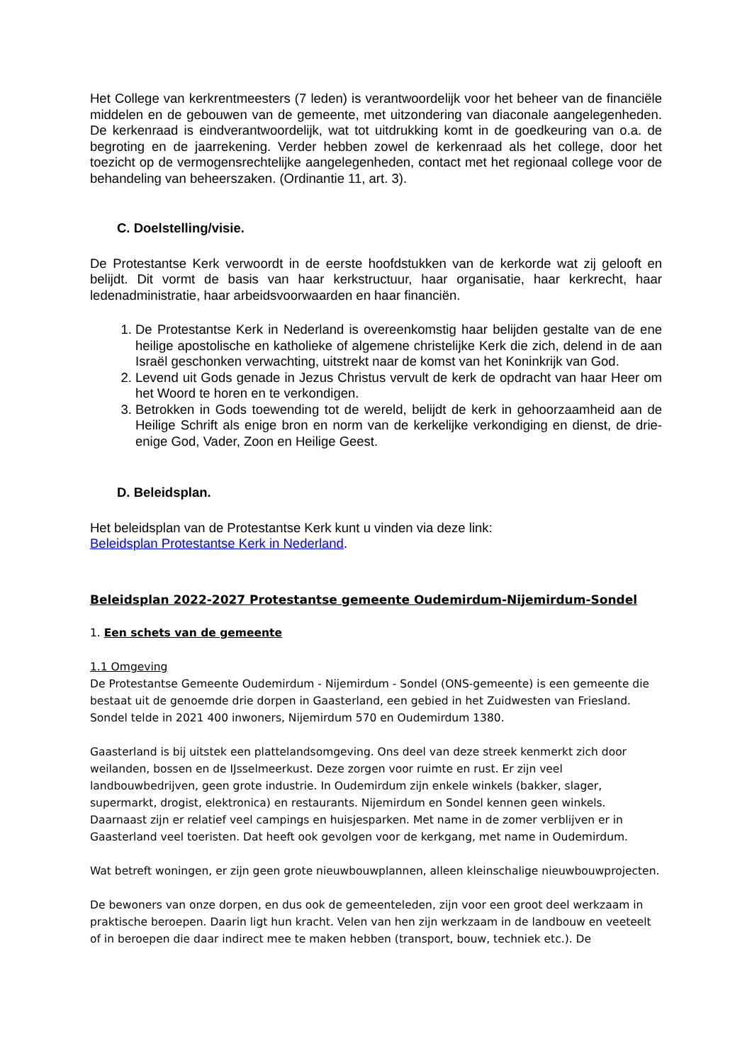Het College van kerkrentmeesters (7 leden) is verantwoordelijk voor het beheer van de financiële middelen en de gebouwen van de gemeente, met uitzondering van diaconale aangelegenheden. De kerkenraad is eindverantwoordelijk, wat tot uitdrukking komt in de goedkeuring van o.a. de begroting en de jaarrekening. Verder hebben zowel de kerkenraad als het college, door het toezicht op de vermogensrechtelijke aangelegenheden, contact met het regionaal college voor de behandeling van beheerszaken. (Ordinantie 11, art. 3).
C. Doelstelling/visie.
De Protestantse Kerk verwoordt in de eerste hoofdstukken van de kerkorde wat zij gelooft en belijdt. Dit vormt de basis van haar kerkstructuur, haar organisatie, haar kerkrecht, haar ledenadministratie, haar arbeidsvoorwaarden en haar financiën.
1. De Protestantse Kerk in Nederland is overeenkomstig haar belijden gestalte van de ene heilige apostolische en katholieke of algemene christelijke Kerk die zich, delend in de aan Israël geschonken verwachting, uitstrekt naar de komst van het Koninkrijk van God.
2. Levend uit Gods genade in Jezus Christus vervult de kerk de opdracht van haar Heer om het Woord te horen en te verkondigen.
3. Betrokken in Gods toewending tot de wereld, belijdt de kerk in gehoorzaamheid aan de Heilige Schrift als enige bron en norm van de kerkelijke verkondiging en dienst, de drie-enige God, Vader, Zoon en Heilige Geest.
D. Beleidsplan.
Het beleidsplan van de Protestantse Kerk kunt u vinden via deze link:
Beleidsplan Protestantse Kerk in Nederland.
Beleidsplan 2022-2027 Protestantse gemeente Oudemirdum-Nijemirdum-Sondel
1. Een schets van de gemeente
1.1 Omgeving
De Protestantse Gemeente Oudemirdum - Nijemirdum - Sondel (ONS-gemeente) is een gemeente die bestaat uit de genoemde drie dorpen in Gaasterland, een gebied in het Zuidwesten van Friesland. Sondel telde in 2021 400 inwoners, Nijemirdum 570 en Oudemirdum 1380.
Gaasterland is bij uitstek een plattelandsomgeving. Ons deel van deze streek kenmerkt zich door weilanden, bossen en de IJsselmeerkust. Deze zorgen voor ruimte en rust. Er zijn veel landbouwbedrijven, geen grote industrie. In Oudemirdum zijn enkele winkels (bakker, slager, supermarkt, drogist, elektronica) en restaurants. Nijemirdum en Sondel kennen geen winkels. Daarnaast zijn er relatief veel campings en huisjesparken. Met name in de zomer verblijven er in Gaasterland veel toeristen. Dat heeft ook gevolgen voor de kerkgang, met name in Oudemirdum.
Wat betreft woningen, er zijn geen grote nieuwbouwplannen, alleen kleinschalige nieuwbouwprojecten.
De bewoners van onze dorpen, en dus ook de gemeenteleden, zijn voor een groot deel werkzaam in praktische beroepen. Daarin ligt hun kracht. Velen van hen zijn werkzaam in de landbouw en veeteelt of in beroepen die daar indirect mee te maken hebben (transport, bouw, techniek etc.). De